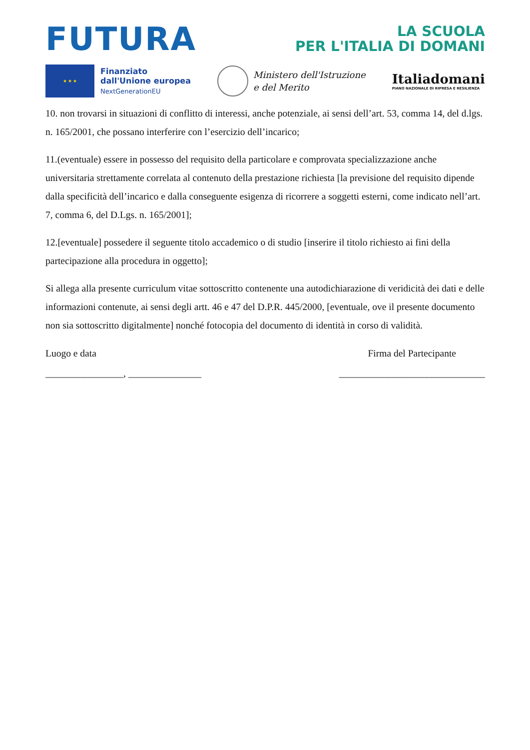FUTURA
LA SCUOLA
PER L'ITALIA DI DOMANI
★ ★ ★
Finanziato
dall'Unione europea
NextGenerationEU
Ministero dell'Istruzione
e del Merito
Italiadomani
PIANO NAZIONALE DI RIPRESA E RESILIENZA
10. non trovarsi in situazioni di conflitto di interessi, anche potenziale, ai sensi dell’art. 53, comma 14, del d.lgs. n. 165/2001, che possano interferire con l’esercizio dell’incarico;
11.(eventuale) essere in possesso del requisito della particolare e comprovata specializzazione anche universitaria strettamente correlata al contenuto della prestazione richiesta [la previsione del requisito dipende dalla specificità dell’incarico e dalla conseguente esigenza di ricorrere a soggetti esterni, come indicato nell’art. 7, comma 6, del D.Lgs. n. 165/2001];
12.[eventuale] possedere il seguente titolo accademico o di studio [inserire il titolo richiesto ai fini della partecipazione alla procedura in oggetto];
Si allega alla presente curriculum vitae sottoscritto contenente una autodichiarazione di veridicità dei dati e delle informazioni contenute, ai sensi degli artt. 46 e 47 del D.P.R. 445/2000, [eventuale, ove il presente documento non sia sottoscritto digitalmente] nonché fotocopia del documento di identità in corso di validità.
Luogo e data
________________, _______________
Firma del Partecipante
______________________________